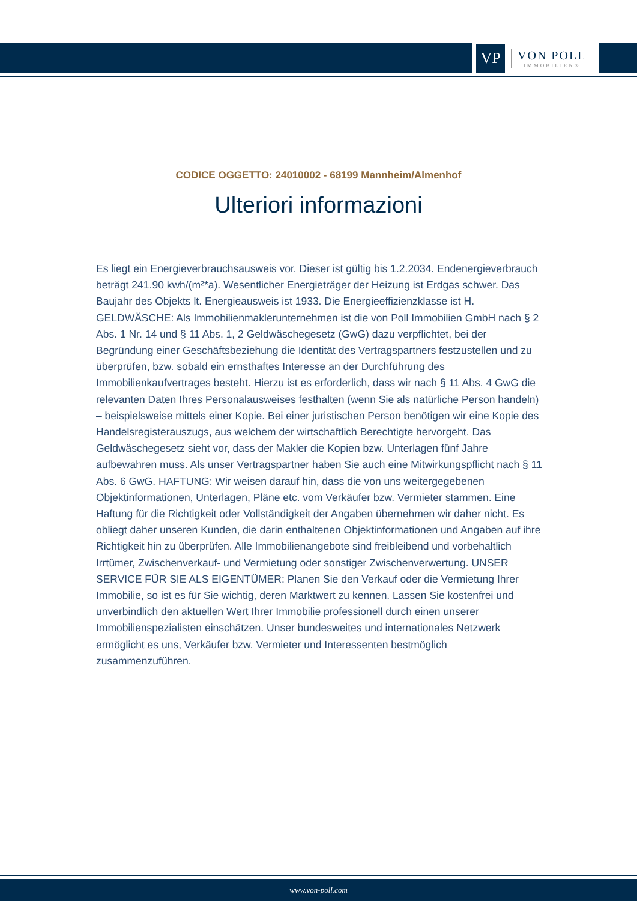VP
VON POLL
IMMOBILIEN®
CODICE OGGETTO: 24010002 - 68199 Mannheim/Almenhof
Ulteriori informazioni
Es liegt ein Energieverbrauchsausweis vor. Dieser ist gültig bis 1.2.2034. Endenergieverbrauch beträgt 241.90 kwh/(m²*a). Wesentlicher Energieträger der Heizung ist Erdgas schwer. Das Baujahr des Objekts lt. Energieausweis ist 1933. Die Energieeffizienzklasse ist H. GELDWÄSCHE: Als Immobilienmaklerunternehmen ist die von Poll Immobilien GmbH nach § 2 Abs. 1 Nr. 14 und § 11 Abs. 1, 2 Geldwäschegesetz (GwG) dazu verpflichtet, bei der Begründung einer Geschäftsbeziehung die Identität des Vertragspartners festzustellen und zu überprüfen, bzw. sobald ein ernsthaftes Interesse an der Durchführung des Immobilienkaufvertrages besteht. Hierzu ist es erforderlich, dass wir nach § 11 Abs. 4 GwG die relevanten Daten Ihres Personalausweises festhalten (wenn Sie als natürliche Person handeln) – beispielsweise mittels einer Kopie. Bei einer juristischen Person benötigen wir eine Kopie des Handelsregisterauszugs, aus welchem der wirtschaftlich Berechtigte hervorgeht. Das Geldwäschegesetz sieht vor, dass der Makler die Kopien bzw. Unterlagen fünf Jahre aufbewahren muss. Als unser Vertragspartner haben Sie auch eine Mitwirkungspflicht nach § 11 Abs. 6 GwG. HAFTUNG: Wir weisen darauf hin, dass die von uns weitergegebenen Objektinformationen, Unterlagen, Pläne etc. vom Verkäufer bzw. Vermieter stammen. Eine Haftung für die Richtigkeit oder Vollständigkeit der Angaben übernehmen wir daher nicht. Es obliegt daher unseren Kunden, die darin enthaltenen Objektinformationen und Angaben auf ihre Richtigkeit hin zu überprüfen. Alle Immobilienangebote sind freibleibend und vorbehaltlich Irrtümer, Zwischenverkauf- und Vermietung oder sonstiger Zwischenverwertung. UNSER SERVICE FÜR SIE ALS EIGENTÜMER: Planen Sie den Verkauf oder die Vermietung Ihrer Immobilie, so ist es für Sie wichtig, deren Marktwert zu kennen. Lassen Sie kostenfrei und unverbindlich den aktuellen Wert Ihrer Immobilie professionell durch einen unserer Immobilienspezialisten einschätzen. Unser bundesweites und internationales Netzwerk ermöglicht es uns, Verkäufer bzw. Vermieter und Interessenten bestmöglich zusammenzuführen.
www.von-poll.com